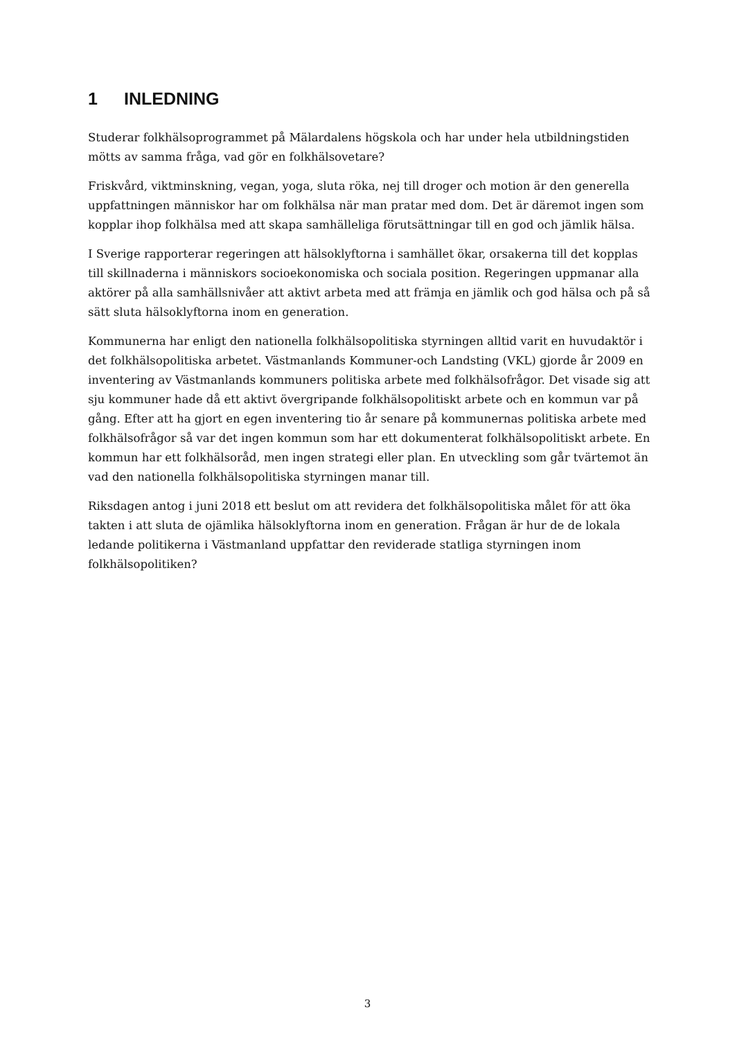1 INLEDNING
Studerar folkhälsoprogrammet på Mälardalens högskola och har under hela utbildningstiden mötts av samma fråga, vad gör en folkhälsovetare?
Friskvård, viktminskning, vegan, yoga, sluta röka, nej till droger och motion är den generella uppfattningen människor har om folkhälsa när man pratar med dom. Det är däremot ingen som kopplar ihop folkhälsa med att skapa samhälleliga förutsättningar till en god och jämlik hälsa.
I Sverige rapporterar regeringen att hälsoklyftorna i samhället ökar, orsakerna till det kopplas till skillnaderna i människors socioekonomiska och sociala position. Regeringen uppmanar alla aktörer på alla samhällsnivåer att aktivt arbeta med att främja en jämlik och god hälsa och på så sätt sluta hälsoklyftorna inom en generation.
Kommunerna har enligt den nationella folkhälsopolitiska styrningen alltid varit en huvudaktör i det folkhälsopolitiska arbetet. Västmanlands Kommuner-och Landsting (VKL) gjorde år 2009 en inventering av Västmanlands kommuners politiska arbete med folkhälsofrågor. Det visade sig att sju kommuner hade då ett aktivt övergripande folkhälsopolitiskt arbete och en kommun var på gång. Efter att ha gjort en egen inventering tio år senare på kommunernas politiska arbete med folkhälsofrågor så var det ingen kommun som har ett dokumenterat folkhälsopolitiskt arbete. En kommun har ett folkhälsoråd, men ingen strategi eller plan. En utveckling som går tvärtemot än vad den nationella folkhälsopolitiska styrningen manar till.
Riksdagen antog i juni 2018 ett beslut om att revidera det folkhälsopolitiska målet för att öka takten i att sluta de ojämlika hälsoklyftorna inom en generation. Frågan är hur de de lokala ledande politikerna i Västmanland uppfattar den reviderade statliga styrningen inom folkhälsopolitiken?
3